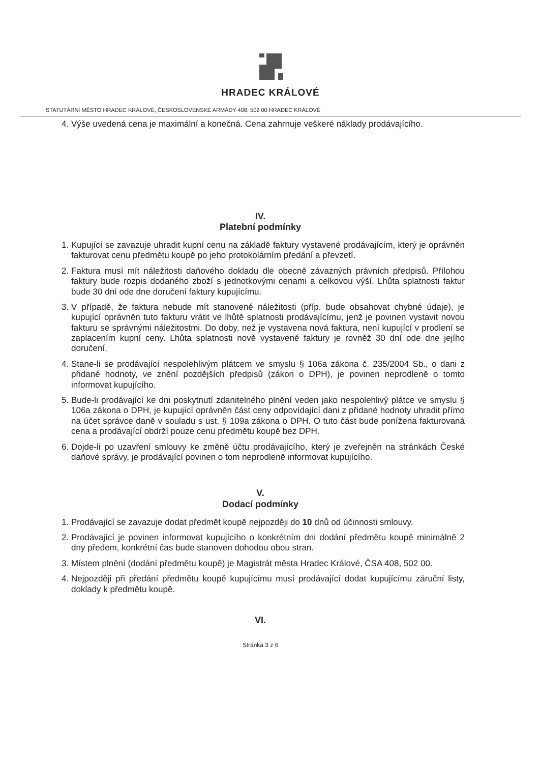HRADEC KRÁLOVÉ
STATUTÁRNÍ MĚSTO HRADEC KRÁLOVÉ, ČESKOSLOVENSKÉ ARMÁDY 408, 502 00 HRADEC KRÁLOVÉ
4. Výše uvedená cena je maximální a konečná. Cena zahrnuje veškeré náklady prodávajícího.
IV.
Platební podmínky
1. Kupující se zavazuje uhradit kupní cenu na základě faktury vystavené prodávajícím, který je oprávněn fakturovat cenu předmětu koupě po jeho protokolárním předání a převzetí.
2. Faktura musí mít náležitosti daňového dokladu dle obecně závazných právních předpisů. Přílohou faktury bude rozpis dodaného zboží s jednotkovými cenami a celkovou výší. Lhůta splatnosti faktur bude 30 dní ode dne doručení faktury kupujícímu.
3. V případě, že faktura nebude mít stanovené náležitosti (příp. bude obsahovat chybné údaje), je kupující oprávněn tuto fakturu vrátit ve lhůtě splatnosti prodávajícímu, jenž je povinen vystavit novou fakturu se správnými náležitostmi. Do doby, než je vystavena nová faktura, není kupující v prodlení se zaplacením kupní ceny. Lhůta splatnosti nově vystavené faktury je rovněž 30 dní ode dne jejího doručení.
4. Stane-li se prodávající nespolehlivým plátcem ve smyslu § 106a zákona č. 235/2004 Sb., o dani z přidané hodnoty, ve znění pozdějších předpisů (zákon o DPH), je povinen neprodleně o tomto informovat kupujícího.
5. Bude-li prodávající ke dni poskytnutí zdanitelného plnění veden jako nespolehlivý plátce ve smyslu § 106a zákona o DPH, je kupující oprávněn část ceny odpovídající dani z přidané hodnoty uhradit přímo na účet správce daně v souladu s ust. § 109a zákona o DPH. O tuto část bude ponížena fakturovaná cena a prodávající obdrží pouze cenu předmětu koupě bez DPH.
6. Dojde-li po uzavření smlouvy ke změně účtu prodávajícího, který je zveřejněn na stránkách České daňové správy, je prodávající povinen o tom neprodleně informovat kupujícího.
V.
Dodací podmínky
1. Prodávající se zavazuje dodat předmět koupě nejpozději do 10 dnů od účinnosti smlouvy.
2. Prodávající je povinen informovat kupujícího o konkrétním dni dodání předmětu koupě minimálně 2 dny předem, konkrétní čas bude stanoven dohodou obou stran.
3. Místem plnění (dodání předmětu koupě) je Magistrát města Hradec Králové, ČSA 408, 502 00.
4. Nejpozději při předání předmětu koupě kupujícímu musí prodávající dodat kupujícímu záruční listy, doklady k předmětu koupě.
VI.
Stránka 3 z 6